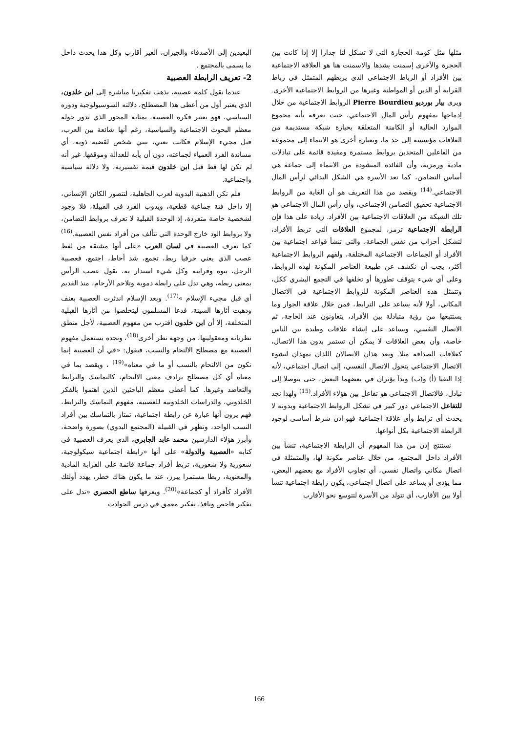مثلها مثل كومة الحجارة التي لا تشكل لنا جدارا إلا إذا كانت بين الحجرة والأخرى إسمنت يشدها والاسمنت هنا هو العلاقة الاجتماعية بين الأفراد أو الرباط الاجتماعي الذي يربطهم المتمثل في رباط القرابة أو الدين أو المواطنة وغيرها من الروابط الاجتماعية الأخرى. ويرى بيار بورديو Pierre Bourdieu الروابط الاجتماعية من خلال إدماجها بمفهوم رأس المال الاجتماعي، حيث يعرفه بأنه مجموع الموارد الحالية أو الكامنة المتعلقة بحيازة شبكة مستديمة من العلاقات مؤسسة إلى حد ما، وبعبارة أخرى هو الانتماء إلى مجموعة من الفاعلين المتحدين بروابط مستمرة ومفيدة قائمة على تبادلات مادية ورمزية، وأن الفائدة المنشودة من الانتماء إلى جماعة هي أساس التضامن، كما تعد الأسرة هي الشكل البدائي لرأس المال الاجتماعي.<sup>(14)</sup> ويقصد من هذا التعريف هو أن الغاية من الروابط الاجتماعية تحقيق التضامن الاجتماعي، وأن رأس المال الاجتماعي هو تلك الشبكة من العلاقات الاجتماعية بين الأفراد. زيادة على هذا فإن الرابطة الاجتماعية ترمز، لمجموع العلاقات التي تربط الأفراد، لتشكل أحزاب من نفس الجماعة، والتي تنشأ قواعد اجتماعية بين الأفراد أو الجماعات الاجتماعية المختلفة، ولفهم الروابط الاجتماعية أكثر، يجب أن نكشف عن طبيعة العناصر المكونة لهذه الروابط، وعلى أي شيء يتوقف تطورها أو تخلفها في التجمع البشري ككل، وتتمثل هذه العناصر المكونة للروابط الاجتماعية في الاتصال المكاني، أولا لأنه يساعد على الترابط، فمن خلال علاقة الجوار وما يستتبعها من رؤية متبادلة بين الأفراد، يتعاونون عند الحاجة، ثم الاتصال النفسي، ويساعد على إنشاء علاقات وطيدة بين الناس خاصة، وأن بعض العلاقات لا يمكن أن تستمر بدون هذا الاتصال، كعلاقات الصداقة مثلا. وبعد هذان الاتصالان اللذان يمهدان لنشوء الاتصال الاجتماعي يتحول الاتصال النفسي، إلى اتصال اجتماعي، لأنه إذا التقيا (أ) و(ب) وبدآ يؤثران في بعضهما البعض، حتى يتوصلا إلى تبادل، فالاتصال الاجتماعي هو تفاعل بين هؤلاء الأفراد.<sup>(15)</sup> ولهذا نجد للتفاعل الاجتماعي دور كبير في تشكل الروابط الاجتماعية وبدونه لا يحدث أي ترابط وأي علاقة اجتماعية فهو اذن شرط أساسي لوجود الرابطة الاجتماعية بكل أنواعها.
نستنتج إذن من هذا المفهوم أن الرابطة الاجتماعية، تنشأ بين الأفراد داخل المجتمع، من خلال عناصر مكونة لها، والمتمثلة في اتصال مكاني واتصال نفسي، أي تجاوب الأفراد مع بعضهم البعض، مما يؤدي أو يساعد على اتصال اجتماعي، يكون رابطة اجتماعية تنشأ أولا بين الأقارب، أي تتولد من الأسرة لتتوسع نحو الأقارب
البعيدين إلى الأصدقاء والجيران، الغير أقارب وكل هذا يحدث داخل ما يسمى بالمجتمع .
2- تعريف الرابطة العصبية
عندما نقول كلمة عصبية، يذهب تفكيرنا مباشرة إلى ابن خلدون، الذي يعتبر أول من أعطى هذا المصطلح، دلالته السوسيولوجية ودوره السياسي، فهو يعتبر فكرة العصبية، بمثابة المحور الذي تدور حوله معظم البحوث الاجتماعية والسياسية، رغم أنها شائعة بين العرب، قبل مجيء الإسلام فكانت تعني، تبني شخص لقضية ذويه، أي مساندة الفرد العمياء لجماعته، دون أن يأبه للعدالة وموقفها. غير أنه لم تكن لها قط قبل ابن خلدون قيمة تفسيرية، ولا دلالة سياسية واجتماعية.
فلم تكن الذهنية البدوية لعرب الجاهلية، لتتصور الكائن الإنساني، إلا داخل فئة جماعية قطعية، ويذوب الفرد في القبيلة، فلا وجود لشخصية خاصة متفردة، إذ الوحدة القبلية لا تعرف بروابط التضامن، ولا بروابط الود خارج الوحدة التي تتألف من أفراد نفس العصبية.<sup>(16)</sup> كما تعرف العصبية في لسان العرب «على أنها مشتقة من لفظ عصب الذي يعني حرفيا ربط، تجمع، شد أحاط، اجتمع، فعصبية الرجل، بنوه وقرابته وكل شيء استدار به، نقول عصب الرأس بمعنى ربطه، وهي تدل على رابطة دموية وتلاحم الأرحام، منذ القديم أي قبل مجيء الإسلام »<sup>(17)</sup>. وبعد الإسلام اندثرت العصبية بعنف وذهبت أثارها السيئة، فدعا المسلمون ليتخلصوا من أثارها القبلية المتخلفة، إلا أن ابن خلدون اقترب من مفهوم العصبية، لأجل منطق نظرياته ومعقوليتها، من وجهة نظر أخرى<sup>(18)</sup>، ونجده يستعمل مفهوم العصبية مع مصطلح الالتحام والنسب، فيقول: «في أن العصبية إنما تكون من الالتحام بالنسب أو ما في معناه»<sup>(19)</sup> ، ويقصد بما في معناه أي كل مصطلح يرادف معنى الالتحام، كالتماسك والترابط والتعاضد وغيرها. كما أعطى معظم الباحثين الذين اهتموا بالفكر الخلدوني، والدراسات الخلدونية للعصبية، مفهوم التماسك والترابط، فهم يرون أنها عبارة عن رابطة اجتماعية، تمتاز بالتماسك بين أفراد النسب الواحد، وتظهر في القبيلة (المجتمع البدوي) بصورة واضحة، وأبرز هؤلاء الدارسين محمد عابد الجابري، الذي يعرف العصبية في كتابه «العصبية والدولة» على أنها «رابطة اجتماعية سيكولوجية، شعورية ولا شعورية، تربط أفراد جماعة قائمة على القرابة المادية والمعنوية، ربطا مستمرا يبرز، عند ما يكون هناك خطر، يهدد أولئك الأفراد كأفراد أو كجماعة»<sup>(20)</sup>. ويعرفها ساطع الحصري «تدل على تفكير فاحص ونافذ، تفكير معمق في درس الحوادث
166